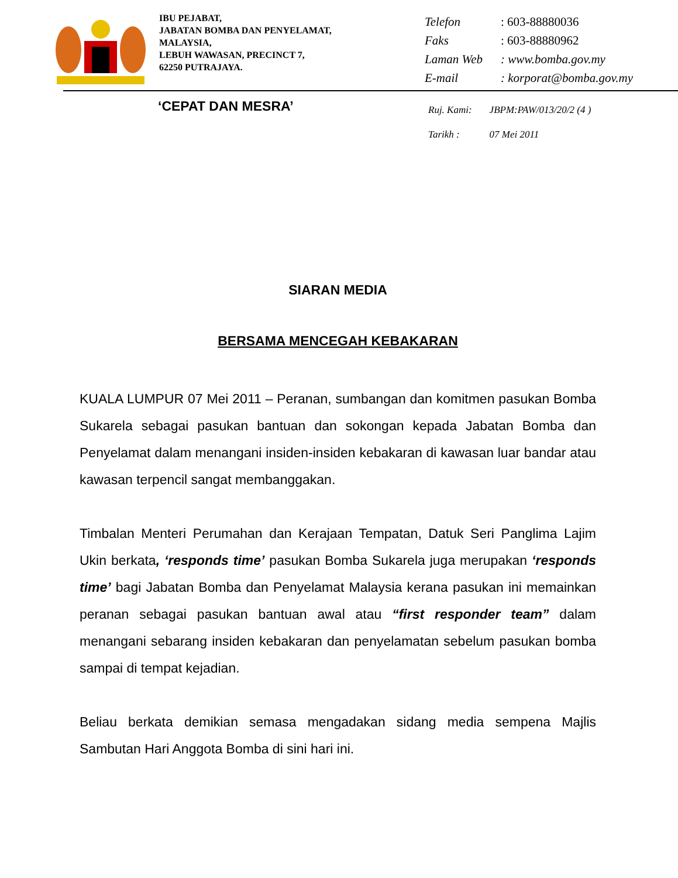IBU PEJABAT,
JABATAN BOMBA DAN PENYELAMAT,
MALAYSIA,
LEBUH WAWASAN, PRECINCT 7,
62250 PUTRAJAYA.
| Telefon | : 603-88880036 |
| Faks | : 603-88880962 |
| Laman Web | : www.bomba.gov.my |
| E-mail | : korporat@bomba.gov.my |
‘CEPAT DAN MESRA’
| Ruj. Kami: | JBPM:PAW/013/20/2 (4 ) |
| Tarikh : | 07 Mei 2011 |
SIARAN MEDIA
BERSAMA MENCEGAH KEBAKARAN
KUALA LUMPUR 07 Mei 2011 – Peranan, sumbangan dan komitmen pasukan Bomba Sukarela sebagai pasukan bantuan dan sokongan kepada Jabatan Bomba dan Penyelamat dalam menangani insiden-insiden kebakaran di kawasan luar bandar atau kawasan terpencil sangat membanggakan.
Timbalan Menteri Perumahan dan Kerajaan Tempatan, Datuk Seri Panglima Lajim Ukin berkata, ‘responds time’ pasukan Bomba Sukarela juga merupakan ‘responds time’ bagi Jabatan Bomba dan Penyelamat Malaysia kerana pasukan ini memainkan peranan sebagai pasukan bantuan awal atau “first responder team” dalam menangani sebarang insiden kebakaran dan penyelamatan sebelum pasukan bomba sampai di tempat kejadian.
Beliau berkata demikian semasa mengadakan sidang media sempena Majlis Sambutan Hari Anggota Bomba di sini hari ini.